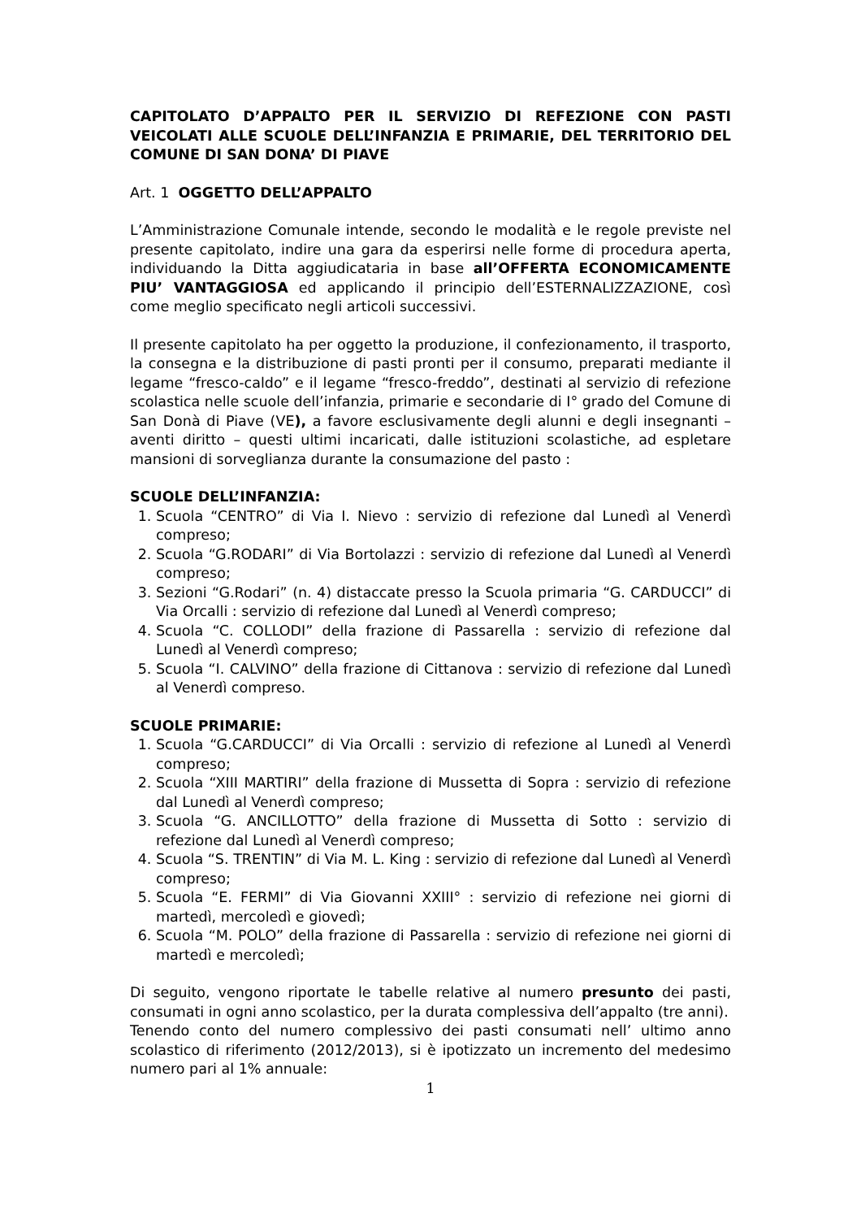CAPITOLATO D’APPALTO PER IL SERVIZIO DI REFEZIONE CON PASTI VEICOLATI ALLE SCUOLE DELL’INFANZIA E PRIMARIE, DEL TERRITORIO DEL COMUNE DI SAN DONA’ DI PIAVE
Art. 1 OGGETTO DELL’APPALTO
L’Amministrazione Comunale intende, secondo le modalità e le regole previste nel presente capitolato, indire una gara da esperirsi nelle forme di procedura aperta, individuando la Ditta aggiudicataria in base all’OFFERTA ECONOMICAMENTE PIU’ VANTAGGIOSA ed applicando il principio dell’ESTERNALIZZAZIONE, così come meglio specificato negli articoli successivi.
Il presente capitolato ha per oggetto la produzione, il confezionamento, il trasporto, la consegna e la distribuzione di pasti pronti per il consumo, preparati mediante il legame “fresco-caldo” e il legame “fresco-freddo”, destinati al servizio di refezione scolastica nelle scuole dell’infanzia, primarie e secondarie di I° grado del Comune di San Donà di Piave (VE), a favore esclusivamente degli alunni e degli insegnanti – aventi diritto – questi ultimi incaricati, dalle istituzioni scolastiche, ad espletare mansioni di sorveglianza durante la consumazione del pasto :
SCUOLE DELL’INFANZIA:
1. Scuola “CENTRO” di Via I. Nievo : servizio di refezione dal Lunedì al Venerdì compreso;
2. Scuola “G.RODARI” di Via Bortolazzi : servizio di refezione dal Lunedì al Venerdì compreso;
3. Sezioni “G.Rodari” (n. 4) distaccate presso la Scuola primaria “G. CARDUCCI” di Via Orcalli : servizio di refezione dal Lunedì al Venerdì compreso;
4. Scuola “C. COLLODI” della frazione di Passarella : servizio di refezione dal Lunedì al Venerdì compreso;
5. Scuola “I. CALVINO” della frazione di Cittanova : servizio di refezione dal Lunedì al Venerdì compreso.
SCUOLE PRIMARIE:
1. Scuola “G.CARDUCCI” di Via Orcalli : servizio di refezione al Lunedì al Venerdì compreso;
2. Scuola “XIII MARTIRI” della frazione di Mussetta di Sopra : servizio di refezione dal Lunedì al Venerdì compreso;
3. Scuola “G. ANCILLOTTO” della frazione di Mussetta di Sotto : servizio di refezione dal Lunedì al Venerdì compreso;
4. Scuola “S. TRENTIN” di Via M. L. King : servizio di refezione dal Lunedì al Venerdì compreso;
5. Scuola “E. FERMI” di Via Giovanni XXIII° : servizio di refezione nei giorni di martedì, mercoledì e giovedì;
6. Scuola “M. POLO” della frazione di Passarella : servizio di refezione nei giorni di martedì e mercoledì;
Di seguito, vengono riportate le tabelle relative al numero presunto dei pasti, consumati in ogni anno scolastico, per la durata complessiva dell’appalto (tre anni).
Tenendo conto del numero complessivo dei pasti consumati nell’ ultimo anno scolastico di riferimento (2012/2013), si è ipotizzato un incremento del medesimo numero pari al 1% annuale:
1